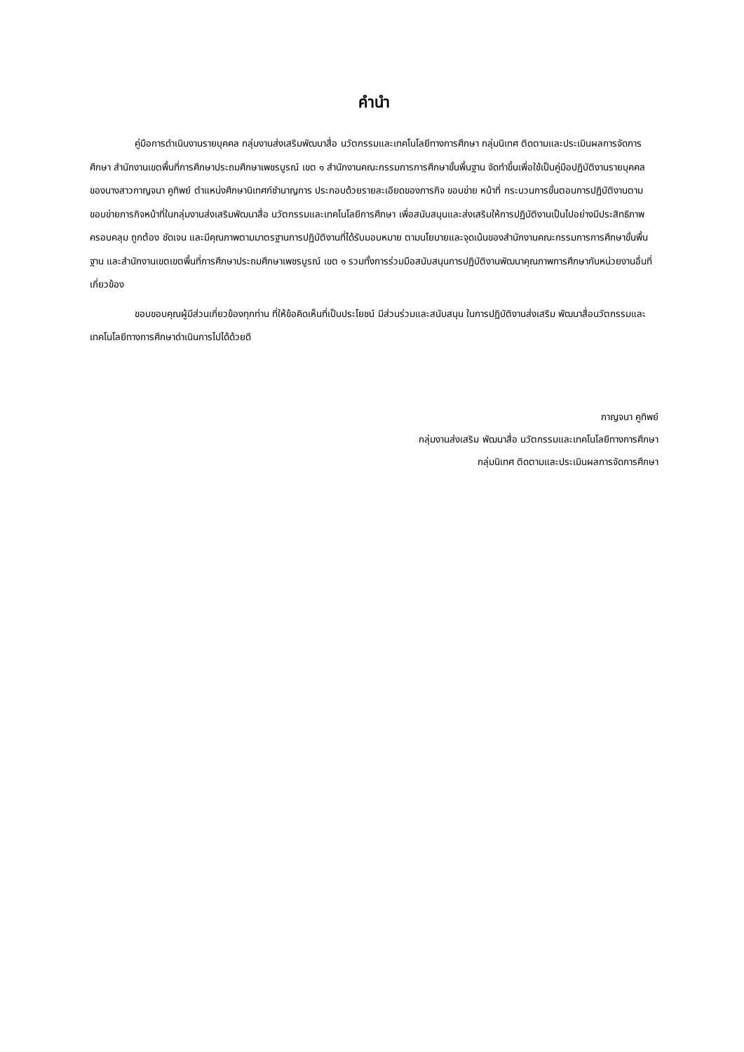คำนำ
คู่มือการดำเนินงานรายบุคคล กลุ่มงานส่งเสริมพัฒนาสื่อ นวัตกรรมและเทคโนโลยีทางการศึกษา กลุ่มนิเทศ ติดตามและประเมินผลการจัดการศึกษา สำนักงานเขตพื้นที่การศึกษาประถมศึกษาเพชรบูรณ์ เขต ๑ สำนักงานคณะกรรมการการศึกษาขั้นพื้นฐาน จัดทำขึ้นเพื่อใช้เป็นคู่มือปฏิบัติงานรายบุคคลของนางสาวกาญจนา คูทิพย์ ตำแหน่งศึกษานิเทศก์ชำนาญการ ประกอบด้วยรายละเอียดของภารกิจ ขอบข่าย หน้าที่ กระบวนการขั้นตอนการปฏิบัติงานตามขอบข่ายภารกิจหน้าที่ในกลุ่มงานส่งเสริมพัฒนาสื่อ นวัตกรรมและเทคโนโลยีการศึกษา เพื่อสนับสนุนและส่งเสริมให้การปฏิบัติงานเป็นไปอย่างมีประสิทธิภาพ ครอบคลุม ถูกต้อง ชัดเจน และมีคุณภาพตามมาตรฐานการปฏิบัติงานที่ได้รับมอบหมาย ตามนโยบายและจุดเน้นของสำนักงานคณะกรรมการการศึกษาขั้นพื้นฐาน และสำนักงานเขตเขตพื้นที่การศึกษาประถมศึกษาเพชรบูรณ์ เขต ๑ รวมทั้งการร่วมมือสนับสนุนการปฏิบัติงานพัฒนาคุณภาพการศึกษากับหน่วยงานอื่นที่เกี่ยวข้อง
ขอบขอบคุณผู้มีส่วนเกี่ยวข้องทุกท่าน ที่ให้ข้อคิดเห็นที่เป็นประโยชน์ มีส่วนร่วมและสนับสนุน ในการปฏิบัติงานส่งเสริม พัฒนาสื่อนวัตกรรมและเทคโนโลยีทางการศึกษาดำเนินการไปได้ด้วยดี
กาญจนา คูทิพย์
กลุ่มงานส่งเสริม พัฒนาสื่อ นวัตกรรมและเทคโนโลยีทางการศึกษา
กลุ่มนิเทศ ติดตามและประเมินผลการจัดการศึกษา